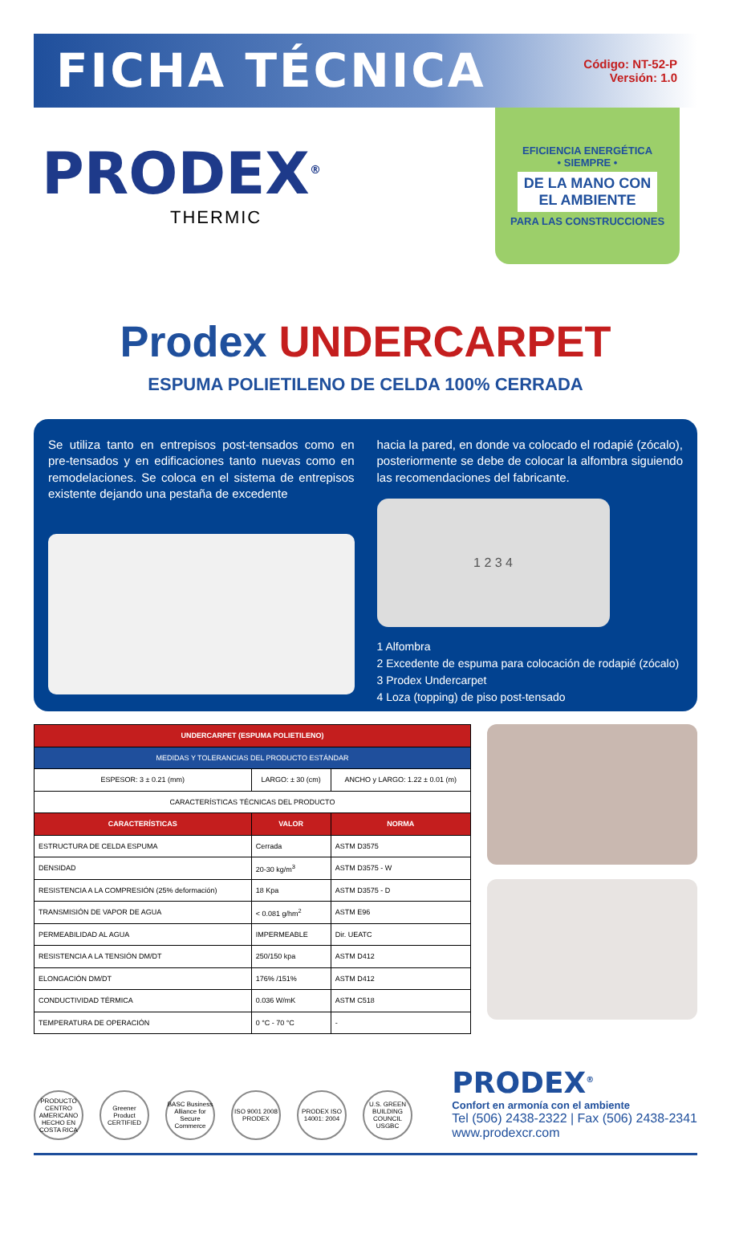FICHA TÉCNICA
Código: NT-52-P
Versión: 1.0
PRODEX<sup>®</sup>
THERMIC
EFICIENCIA ENERGÉTICA
• SIEMPRE •
DE LA MANO CON
EL AMBIENTE
PARA LAS CONSTRUCCIONES
Prodex UNDERCARPET
ESPUMA POLIETILENO DE CELDA 100% CERRADA
Se utiliza tanto en entrepisos post-tensados como en pre-tensados y en edificaciones tanto nuevas como en remodelaciones. Se coloca en el sistema de entrepisos existente dejando una pestaña de excedente
hacia la pared, en donde va colocado el rodapié (zócalo), posteriormente se debe de colocar la alfombra siguiendo las recomendaciones del fabricante.
1 2 3 4
1 Alfombra
2 Excedente de espuma para colocación de rodapié (zócalo)
3 Prodex Undercarpet
4 Loza (topping) de piso post-tensado
| UNDERCARPET (ESPUMA POLIETILENO) | | |
| --- | --- | --- |
| MEDIDAS Y TOLERANCIAS DEL PRODUCTO ESTÁNDAR | | |
| ESPESOR: 3 ± 0.21 (mm) | LARGO: ± 30 (cm) | ANCHO y LARGO: 1.22 ± 0.01 (m) |
| CARACTERÍSTICAS TÉCNICAS DEL PRODUCTO | | |
| CARACTERÍSTICAS | VALOR | NORMA |
| ESTRUCTURA DE CELDA ESPUMA | Cerrada | ASTM D3575 |
| DENSIDAD | 20-30 kg/m<sup>3</sup> | ASTM D3575 - W |
| RESISTENCIA A LA COMPRESIÓN (25% deformación) | 18 Kpa | ASTM D3575 - D |
| TRANSMISIÓN DE VAPOR DE AGUA | < 0.081 g/hm<sup>2</sup> | ASTM E96 |
| PERMEABILIDAD AL AGUA | IMPERMEABLE | Dir. UEATC |
| RESISTENCIA A LA TENSIÓN DM/DT | 250/150 kpa | ASTM D412 |
| ELONGACIÓN DM/DT | 176% /151% | ASTM D412 |
| CONDUCTIVIDAD TÉRMICA | 0.036 W/mK | ASTM C518 |
| TEMPERATURA DE OPERACIÓN | 0 °C - 70 °C | - |
PRODUCTO CENTRO AMERICANO HECHO EN COSTA RICA Greener Product CERTIFIED BASC Business Alliance for Secure Commerce ISO 9001 2008 PRODEX PRODEX ISO 14001: 2004 U.S. GREEN BUILDING COUNCIL USGBC
PRODEX<sup>®</sup>
Confort en armonía con el ambiente
Tel (506) 2438-2322 | Fax (506) 2438-2341
www.prodexcr.com